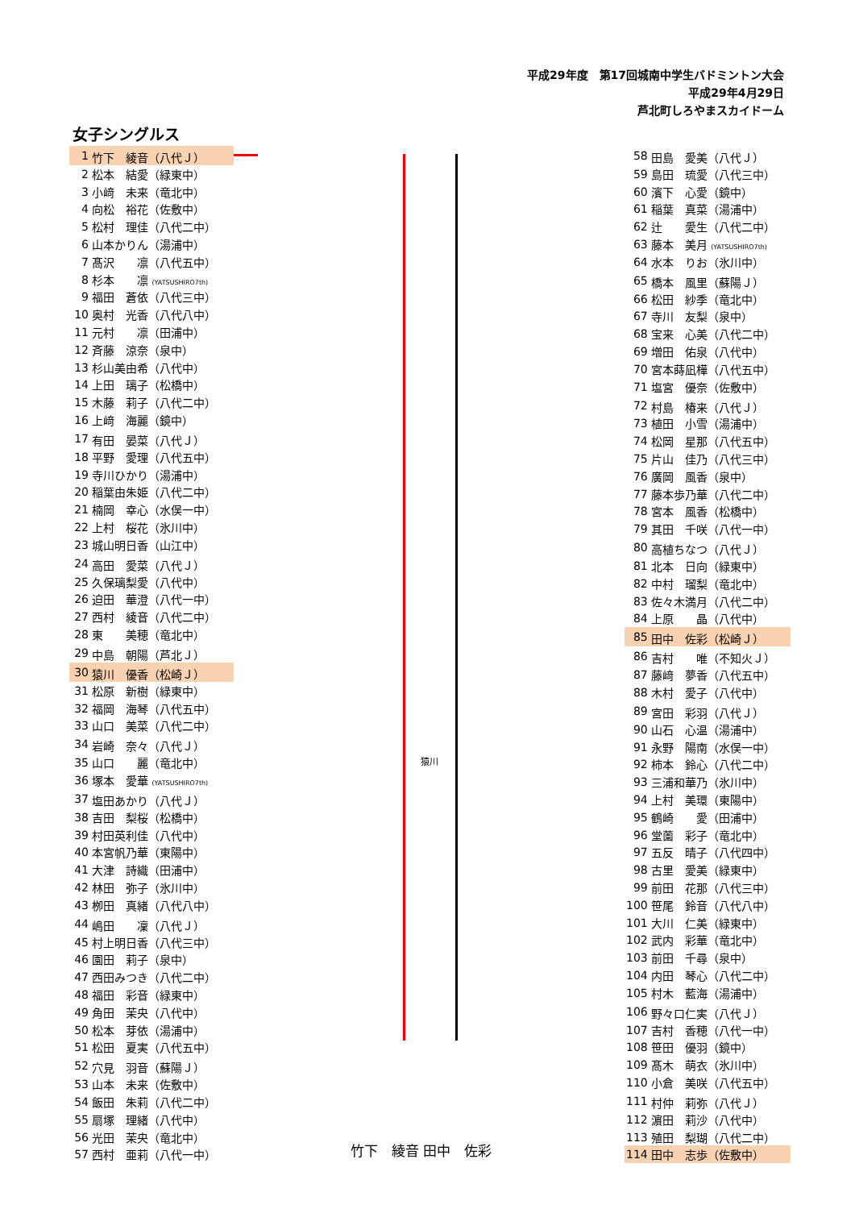平成29年度　第17回城南中学生バドミントン大会
平成29年4月29日
芦北町しろやまスカイドーム
女子シングルス
| 1 | 竹下 綾音（八代Ｊ） |
| 2 | 松本 結愛（緑東中） |
| 3 | 小﨑 未来（竜北中） |
| 4 | 向松 裕花（佐敷中） |
| 5 | 松村 理佳（八代二中） |
| 6 | 山本かりん（湯浦中） |
| 7 | 髙沢 凛（八代五中） |
| 8 | 杉本 凛 (YATSUSHIRO7th) |
| 9 | 福田 蒼依（八代三中） |
| 10 | 奥村 光香（八代八中） |
| 11 | 元村 凛（田浦中） |
| 12 | 斉藤 涼奈（泉中） |
| 13 | 杉山美由希（八代中） |
| 14 | 上田 璃子（松橋中） |
| 15 | 木藤 莉子（八代二中） |
| 16 | 上﨑 海麗（鏡中） |
| 17 | 有田 晏菜（八代Ｊ） |
| 18 | 平野 愛理（八代五中） |
| 19 | 寺川ひかり（湯浦中） |
| 20 | 稲葉由朱姫（八代二中） |
| 21 | 楠岡 幸心（水俣一中） |
| 22 | 上村 桜花（氷川中） |
| 23 | 城山明日香（山江中） |
| 24 | 高田 愛菜（八代Ｊ） |
| 25 | 久保璃梨愛（八代中） |
| 26 | 迫田 華澄（八代一中） |
| 27 | 西村 綾音（八代二中） |
| 28 | 東 美穂（竜北中） |
| 29 | 中島 朝陽（芦北Ｊ） |
| 30 | 猿川 優香（松崎Ｊ） |
| 31 | 松原 新樹（緑東中） |
| 32 | 福岡 海琴（八代五中） |
| 33 | 山口 美菜（八代二中） |
| 34 | 岩崎 奈々（八代Ｊ） |
| 35 | 山口 麗（竜北中） |
| 36 | 塚本 愛華 (YATSUSHIRO7th) |
| 37 | 塩田あかり（八代Ｊ） |
| 38 | 吉田 梨桜（松橋中） |
| 39 | 村田英利佳（八代中） |
| 40 | 本宮帆乃華（東陽中） |
| 41 | 大津 詩織（田浦中） |
| 42 | 林田 弥子（氷川中） |
| 43 | 栁田 真緒（八代八中） |
| 44 | 嶋田 凜（八代Ｊ） |
| 45 | 村上明日香（八代三中） |
| 46 | 園田 莉子（泉中） |
| 47 | 西田みつき（八代二中） |
| 48 | 福田 彩音（緑東中） |
| 49 | 角田 茉央（八代中） |
| 50 | 松本 芽依（湯浦中） |
| 51 | 松田 夏実（八代五中） |
| 52 | 穴見 羽音（蘇陽Ｊ） |
| 53 | 山本 未来（佐敷中） |
| 54 | 飯田 朱莉（八代二中） |
| 55 | 扇塚 理緒（八代中） |
| 56 | 光田 茉央（竜北中） |
| 57 | 西村 亜莉（八代一中） |
猿川
竹下　綾音 田中　佐彩
| 58 | 田島 愛美（八代Ｊ） |
| 59 | 島田 琉愛（八代三中） |
| 60 | 濱下 心愛（鏡中） |
| 61 | 稲葉 真菜（湯浦中） |
| 62 | 辻 愛生（八代二中） |
| 63 | 藤本 美月 (YATSUSHIRO7th) |
| 64 | 水本 りお（氷川中） |
| 65 | 橋本 風里（蘇陽Ｊ） |
| 66 | 松田 紗季（竜北中） |
| 67 | 寺川 友梨（泉中） |
| 68 | 宝来 心美（八代二中） |
| 69 | 増田 佑泉（八代中） |
| 70 | 宮本蒔凪樺（八代五中） |
| 71 | 塩宮 優奈（佐敷中） |
| 72 | 村島 椿来（八代Ｊ） |
| 73 | 植田 小雪（湯浦中） |
| 74 | 松岡 星那（八代五中） |
| 75 | 片山 佳乃（八代三中） |
| 76 | 廣岡 風香（泉中） |
| 77 | 藤本歩乃華（八代二中） |
| 78 | 宮本 風香（松橋中） |
| 79 | 其田 千咲（八代一中） |
| 80 | 高植ちなつ（八代Ｊ） |
| 81 | 北本 日向（緑東中） |
| 82 | 中村 瑠梨（竜北中） |
| 83 | 佐々木満月（八代二中） |
| 84 | 上原 晶（八代中） |
| 85 | 田中 佐彩（松崎Ｊ） |
| 86 | 吉村 唯（不知火Ｊ） |
| 87 | 藤﨑 夢香（八代五中） |
| 88 | 木村 愛子（八代中） |
| 89 | 宮田 彩羽（八代Ｊ） |
| 90 | 山石 心温（湯浦中） |
| 91 | 永野 陽南（水俣一中） |
| 92 | 柿本 鈴心（八代二中） |
| 93 | 三浦和華乃（氷川中） |
| 94 | 上村 美環（東陽中） |
| 95 | 鶴崎 愛（田浦中） |
| 96 | 堂薗 彩子（竜北中） |
| 97 | 五反 晴子（八代四中） |
| 98 | 古里 愛美（緑東中） |
| 99 | 前田 花那（八代三中） |
| 100 | 笹尾 鈴音（八代八中） |
| 101 | 大川 仁美（緑東中） |
| 102 | 武内 彩華（竜北中） |
| 103 | 前田 千尋（泉中） |
| 104 | 内田 琴心（八代二中） |
| 105 | 村木 藍海（湯浦中） |
| 106 | 野々口仁実（八代Ｊ） |
| 107 | 吉村 香穂（八代一中） |
| 108 | 笹田 優羽（鏡中） |
| 109 | 髙木 萌衣（氷川中） |
| 110 | 小倉 美咲（八代五中） |
| 111 | 村仲 莉弥（八代Ｊ） |
| 112 | 濵田 莉沙（八代中） |
| 113 | 殖田 梨瑚（八代二中） |
| 114 | 田中 志歩（佐敷中） |